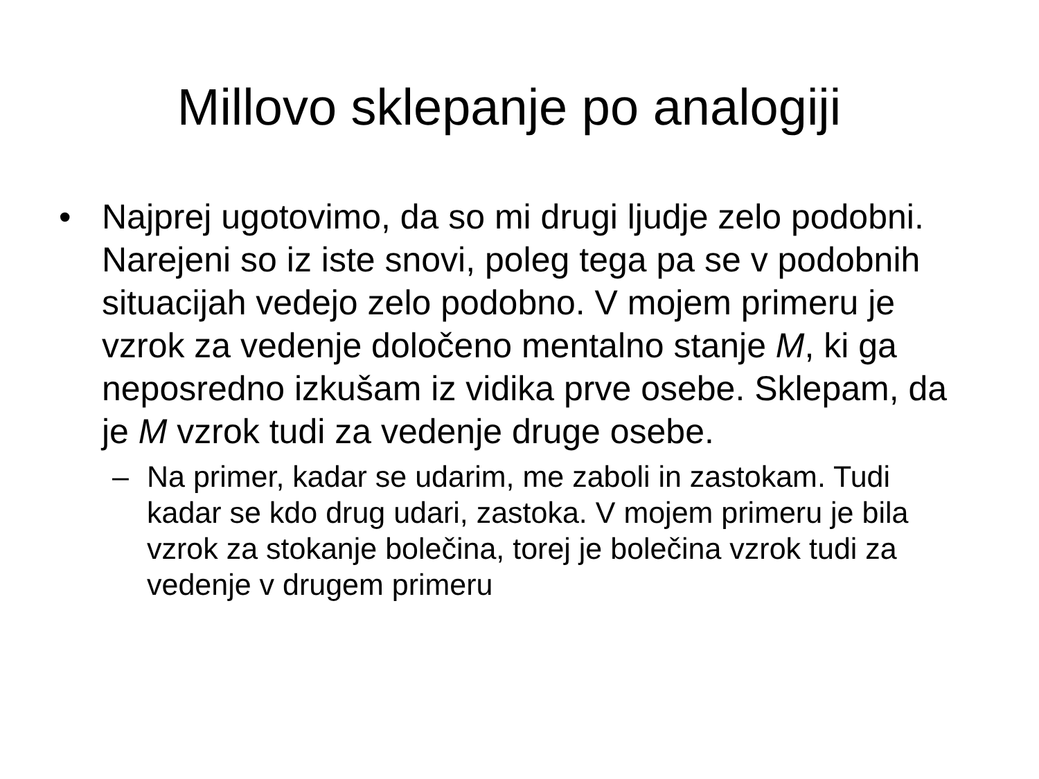Millovo sklepanje po analogiji
• Najprej ugotovimo, da so mi drugi ljudje zelo podobni. Narejeni so iz iste snovi, poleg tega pa se v podobnih situacijah vedejo zelo podobno. V mojem primeru je vzrok za vedenje določeno mentalno stanje M, ki ga neposredno izkušam iz vidika prve osebe. Sklepam, da je M vzrok tudi za vedenje druge osebe.
– Na primer, kadar se udarim, me zaboli in zastokam. Tudi kadar se kdo drug udari, zastoka. V mojem primeru je bila vzrok za stokanje bolečina, torej je bolečina vzrok tudi za vedenje v drugem primeru